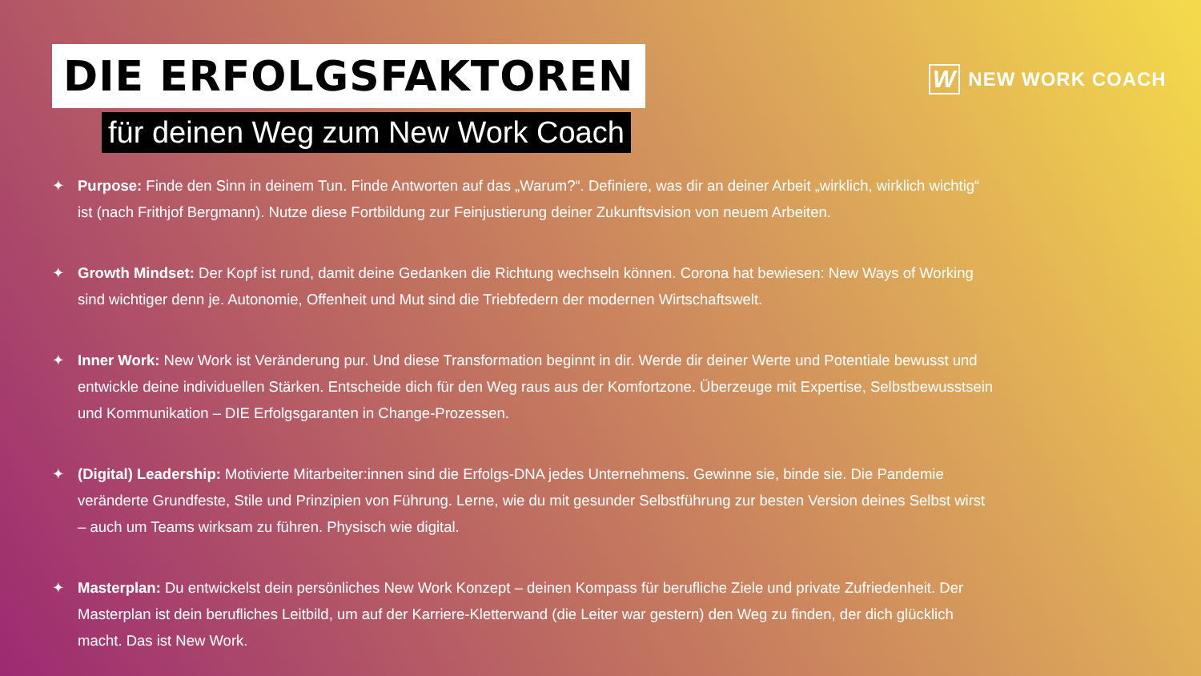DIE ERFOLGSFAKTOREN
für deinen Weg zum New Work Coach
W NEW WORK COACH
✦ Purpose: Finde den Sinn in deinem Tun. Finde Antworten auf das „Warum?“. Definiere, was dir an deiner Arbeit „wirklich, wirklich wichtig“ ist (nach Frithjof Bergmann). Nutze diese Fortbildung zur Feinjustierung deiner Zukunftsvision von neuem Arbeiten.
✦ Growth Mindset: Der Kopf ist rund, damit deine Gedanken die Richtung wechseln können. Corona hat bewiesen: New Ways of Working sind wichtiger denn je. Autonomie, Offenheit und Mut sind die Triebfedern der modernen Wirtschaftswelt.
✦ Inner Work: New Work ist Veränderung pur. Und diese Transformation beginnt in dir. Werde dir deiner Werte und Potentiale bewusst und entwickle deine individuellen Stärken. Entscheide dich für den Weg raus aus der Komfortzone. Überzeuge mit Expertise, Selbstbewusstsein und Kommunikation – DIE Erfolgsgaranten in Change-Prozessen.
✦ (Digital) Leadership: Motivierte Mitarbeiter:innen sind die Erfolgs-DNA jedes Unternehmens. Gewinne sie, binde sie. Die Pandemie veränderte Grundfeste, Stile und Prinzipien von Führung. Lerne, wie du mit gesunder Selbstführung zur besten Version deines Selbst wirst – auch um Teams wirksam zu führen. Physisch wie digital.
✦ Masterplan: Du entwickelst dein persönliches New Work Konzept – deinen Kompass für berufliche Ziele und private Zufriedenheit. Der Masterplan ist dein berufliches Leitbild, um auf der Karriere-Kletterwand (die Leiter war gestern) den Weg zu finden, der dich glücklich macht. Das ist New Work.